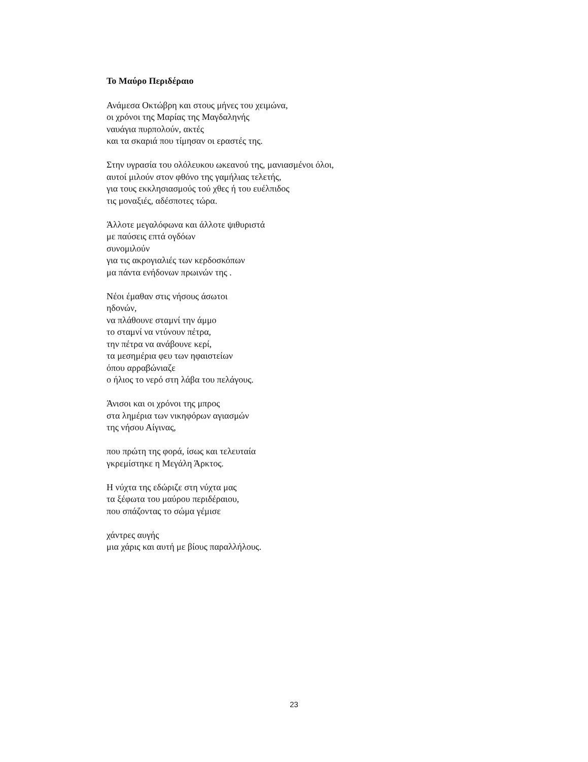Το Μαύρο Περιδέραιο
Ανάμεσα Οκτώβρη και στους μήνες του χειμώνα,
οι χρόνοι της Μαρίας της Μαγδαληνής
ναυάγια πυρπολούν, ακτές
και τα σκαριά που τίμησαν οι εραστές της.
Στην υγρασία του ολόλευκου ωκεανού της, μανιασμένοι όλοι,
αυτοί μιλούν στον φθόνο της γαμήλιας τελετής,
για τους εκκλησιασμούς τού χθες ή του ευέλπιδος
τις μοναξιές, αδέσποτες τώρα.
Άλλοτε μεγαλόφωνα και άλλοτε ψιθυριστά
με παύσεις επτά ογδόων
συνομιλούν
για τις ακρογιαλιές των κερδοσκόπων
μα πάντα ενήδονων πρωινών της .
Νέοι έμαθαν στις νήσους άσωτοι
ηδονών,
να πλάθουνε σταμνί την άμμο
το σταμνί να ντύνουν πέτρα,
την πέτρα να ανάβουνε κερί,
τα μεσημέρια φευ των ηφαιστείων
όπου αρραβώνιαζε
ο ήλιος το νερό στη λάβα του πελάγους.
Άνισοι και οι χρόνοι της μπρος
στα λημέρια των νικηφόρων αγιασμών
της νήσου Αίγινας,
που πρώτη της φορά, ίσως και τελευταία
γκρεμίστηκε η Μεγάλη Άρκτος.
Η νύχτα της εδώριζε στη νύχτα μας
τα ξέφωτα του μαύρου περιδέραιου,
που σπάζοντας το σώμα γέμισε
χάντρες αυγής
μια χάρις και αυτή με βίους παραλλήλους.
23